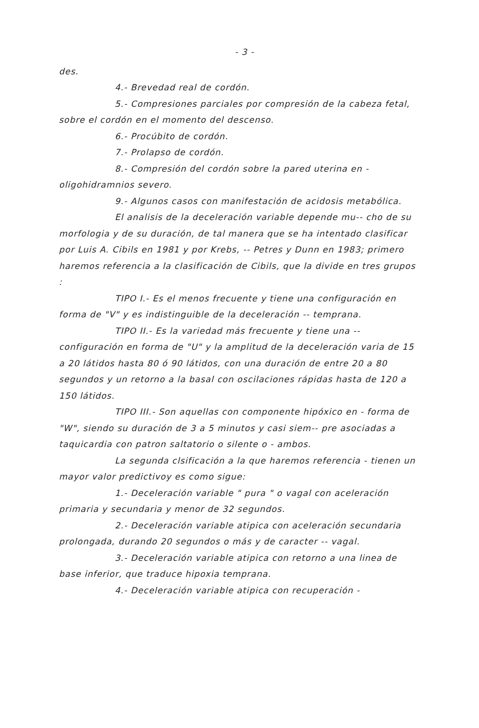- 3 -
des.
4.- Brevedad real de cordón.
5.- Compresiones parciales por compresión de la cabeza fetal, sobre el cordón en el momento del descenso.
6.- Procúbito de cordón.
7.- Prolapso de cordón.
8.- Compresión del cordón sobre la pared uterina en - oligohidramnios severo.
9.- Algunos casos con manifestación de acidosis metabólica.
El analisis de la deceleración variable depende mu-- cho de su morfologia y de su duración, de tal manera que se ha intentado clasificar por Luis A. Cibils en 1981 y por Krebs, -- Petres y Dunn en 1983; primero haremos referencia a la clasificación de Cibils, que la divide en tres grupos :
TIPO I.- Es el menos frecuente y tiene una configuración en forma de "V" y es indistinguible de la deceleración -- temprana.
TIPO II.- Es la variedad más frecuente y tiene una -- configuración en forma de "U" y la amplitud de la deceleración varia de 15 a 20 látidos hasta 80 ó 90 látidos, con una duración de entre 20 a 80 segundos y un retorno a la basal con oscilaciones rápidas hasta de 120 a 150 látidos.
TIPO III.- Son aquellas con componente hipóxico en - forma de "W", siendo su duración de 3 a 5 minutos y casi siem-- pre asociadas a taquicardia con patron saltatorio o silente o - ambos.
La segunda clsificación a la que haremos referencia - tienen un mayor valor predictivoy es como sigue:
1.- Deceleración variable " pura " o vagal con aceleración primaria y secundaria y menor de 32 segundos.
2.- Deceleración variable atipica con aceleración secundaria prolongada, durando 20 segundos o más y de caracter -- vagal.
3.- Deceleración variable atipica con retorno a una linea de base inferior, que traduce hipoxia temprana.
4.- Deceleración variable atipica con recuperación -